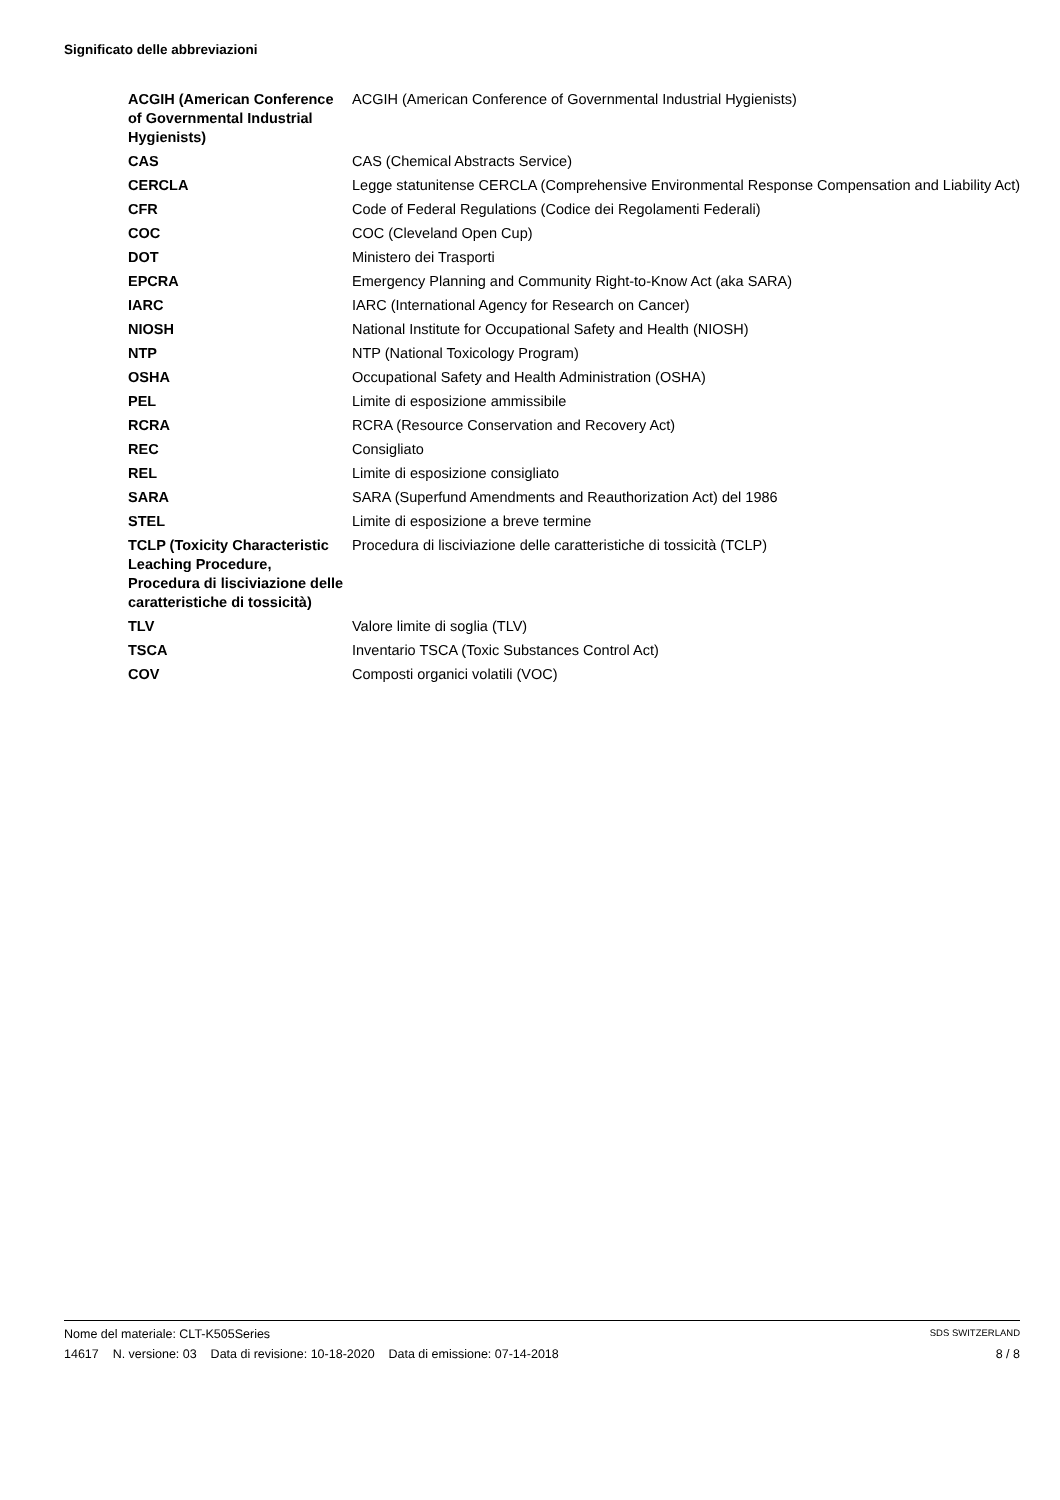Significato delle abbreviazioni
| ACGIH (American Conference of Governmental Industrial Hygienists) | ACGIH (American Conference of Governmental Industrial Hygienists) |
| CAS | CAS (Chemical Abstracts Service) |
| CERCLA | Legge statunitense CERCLA (Comprehensive Environmental Response Compensation and Liability Act) |
| CFR | Code of Federal Regulations (Codice dei Regolamenti Federali) |
| COC | COC (Cleveland Open Cup) |
| DOT | Ministero dei Trasporti |
| EPCRA | Emergency Planning and Community Right-to-Know Act (aka SARA) |
| IARC | IARC (International Agency for Research on Cancer) |
| NIOSH | National Institute for Occupational Safety and Health (NIOSH) |
| NTP | NTP (National Toxicology Program) |
| OSHA | Occupational Safety and Health Administration (OSHA) |
| PEL | Limite di esposizione ammissibile |
| RCRA | RCRA (Resource Conservation and Recovery Act) |
| REC | Consigliato |
| REL | Limite di esposizione consigliato |
| SARA | SARA (Superfund Amendments and Reauthorization Act) del 1986 |
| STEL | Limite di esposizione a breve termine |
| TCLP (Toxicity Characteristic Leaching Procedure, Procedura di lisciviazione delle caratteristiche di tossicità) | Procedura di lisciviazione delle caratteristiche di tossicità (TCLP) |
| TLV | Valore limite di soglia (TLV) |
| TSCA | Inventario TSCA (Toxic Substances Control Act) |
| COV | Composti organici volatili (VOC) |
Nome del materiale: CLT-K505Series SDS SWITZERLAND
14617 N. versione: 03 Data di revisione: 10-18-2020 Data di emissione: 07-14-2018 8 / 8